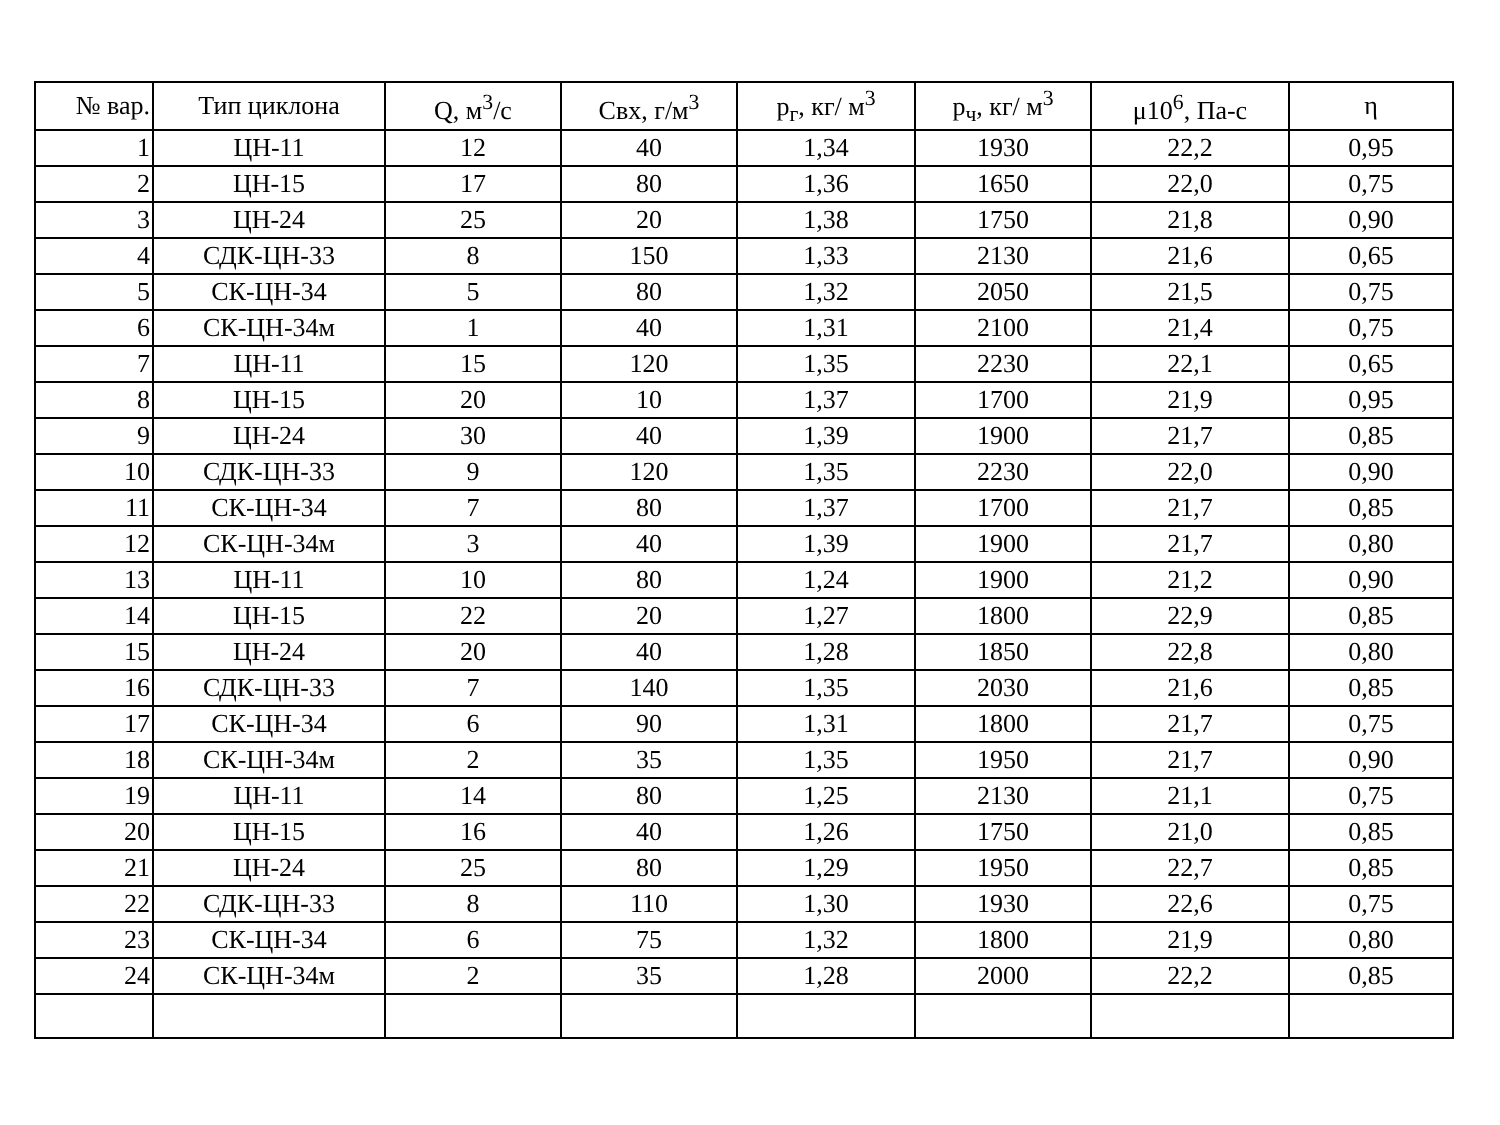| № вар. | Тип циклона | Q, м<sup>3</sup>/с | Свх, г/м<sup>3</sup> | р<sub>г</sub>, кг/ м<sup>3</sup> | р<sub>ч</sub>, кг/ м<sup>3</sup> | μ10<sup>6</sup>, Па-с | η |
| --- | --- | --- | --- | --- | --- | --- | --- |
| 1 | ЦН-11 | 12 | 40 | 1,34 | 1930 | 22,2 | 0,95 |
| 2 | ЦН-15 | 17 | 80 | 1,36 | 1650 | 22,0 | 0,75 |
| 3 | ЦН-24 | 25 | 20 | 1,38 | 1750 | 21,8 | 0,90 |
| 4 | СДК-ЦН-33 | 8 | 150 | 1,33 | 2130 | 21,6 | 0,65 |
| 5 | СК-ЦН-34 | 5 | 80 | 1,32 | 2050 | 21,5 | 0,75 |
| 6 | СК-ЦН-34м | 1 | 40 | 1,31 | 2100 | 21,4 | 0,75 |
| 7 | ЦН-11 | 15 | 120 | 1,35 | 2230 | 22,1 | 0,65 |
| 8 | ЦН-15 | 20 | 10 | 1,37 | 1700 | 21,9 | 0,95 |
| 9 | ЦН-24 | 30 | 40 | 1,39 | 1900 | 21,7 | 0,85 |
| 10 | СДК-ЦН-33 | 9 | 120 | 1,35 | 2230 | 22,0 | 0,90 |
| 11 | СК-ЦН-34 | 7 | 80 | 1,37 | 1700 | 21,7 | 0,85 |
| 12 | СК-ЦН-34м | 3 | 40 | 1,39 | 1900 | 21,7 | 0,80 |
| 13 | ЦН-11 | 10 | 80 | 1,24 | 1900 | 21,2 | 0,90 |
| 14 | ЦН-15 | 22 | 20 | 1,27 | 1800 | 22,9 | 0,85 |
| 15 | ЦН-24 | 20 | 40 | 1,28 | 1850 | 22,8 | 0,80 |
| 16 | СДК-ЦН-33 | 7 | 140 | 1,35 | 2030 | 21,6 | 0,85 |
| 17 | СК-ЦН-34 | 6 | 90 | 1,31 | 1800 | 21,7 | 0,75 |
| 18 | СК-ЦН-34м | 2 | 35 | 1,35 | 1950 | 21,7 | 0,90 |
| 19 | ЦН-11 | 14 | 80 | 1,25 | 2130 | 21,1 | 0,75 |
| 20 | ЦН-15 | 16 | 40 | 1,26 | 1750 | 21,0 | 0,85 |
| 21 | ЦН-24 | 25 | 80 | 1,29 | 1950 | 22,7 | 0,85 |
| 22 | СДК-ЦН-33 | 8 | 110 | 1,30 | 1930 | 22,6 | 0,75 |
| 23 | СК-ЦН-34 | 6 | 75 | 1,32 | 1800 | 21,9 | 0,80 |
| 24 | СК-ЦН-34м | 2 | 35 | 1,28 | 2000 | 22,2 | 0,85 |